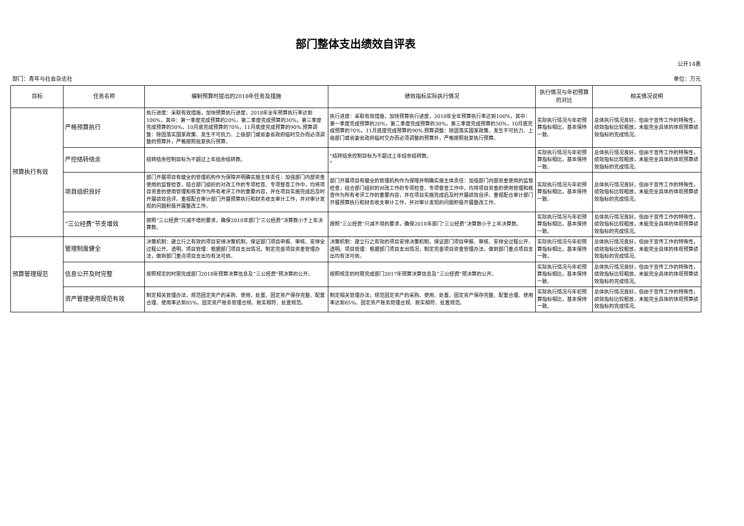部门整体支出绩效自评表
公开14表
部门：青年与社会杂志社 单位：万元
| 目标 | 任务名称 | 编制预算时提出的2018年任务及措施 | 绩效指标实际执行情况 | 执行情况与年初预算的对比 | 相关情况说明 |
| --- | --- | --- | --- | --- | --- |
| 预算执行有效 | 严格预算执行 | 执行进度：采取有效措施，加快预算执行进度，2018年全年预算执行率达到100%，其中：第一季度完成预算的20%，第二季度完成预算的30%，第三季度完成预算的50%，10月底完成预算的70%，11月底度完成预算的90%.预算调整：除因落实国家政策、发生不可抗力、上级部门或省委省政府临时交办而必须调整的预算外，严格按照批复执行预算。 | 执行进度：采取有效措施，加快预算执行进度，2018年全年预算执行率达到100%，其中：第一季度完成预算的20%，第二季度完成预算的30%，第三季度完成预算的50%，10月底完成预算的70%，11月底度完成预算的90%.预算调整：除因落实国家政策、发生不可抗力、上级部门或省委省政府临时交办而必须调整的预算外，严格按照批复执行预算。 | 实际执行情况与年初预算指标相比，基本保持一致。 | 总体执行情况良好，但由于宣传工作的特殊性，绩效指标比较粗放，未能完全具体的体现预算绩效指标的完成情况。 |
| | 严控结转结余 | 结转结余控制目标为不超过上年结余结转数。 | "结转结余控制目标为不超过上年结余结转数。 " | 实际执行情况与年初预算指标相比，基本保持一致。 | 总体执行情况良好，但由于宣传工作的特殊性，绩效指标比较粗放，未能完全具体的体现预算绩效指标的完成情况。 |
| | 项目组织良好 | 部门开展项目有健全的管理机构作为保障并明确实施主体责任：加强部门内部资金使用的监督检查，结合部门组织的对改工作的专项检查、专项督查工作中，均将项目资金的使用管理和核查作为所有考评工作的重要内容，并在项目实施完成后及时开展绩效自评。重视配合审计部门开展预算执行和财务收支审计工作，并对审计发现的问题积极开展整改工作。 | 部门开展项目有健全的管理机构作为保障并明确实施主体责任：加强部门内部资金使用的监督检查，结合部门组织的对改工作的专项检查、专项督查工作中，均将项目资金的使用管理和核查作为所有考评工作的重要内容，并在项目实施完成后及时开展绩效自评。重视配合审计部门开展预算执行和财务收支审计工作，并对审计发现的问题积极开展整改工作。 | 实际执行情况与年初预算指标相比，基本保持一致。 | 总体执行情况良好，但由于宣传工作的特殊性，绩效指标比较粗放，未能完全具体的体现预算绩效指标的完成情况。 |
| | “三公经费”节支增效 | 按照“三公经费”只减不增的要求，确保2018年部门“三公经费”决算数小于上年决算数。 | 按照“三公经费”只减不增的要求，确保2018年部门“三公经费”决算数小于上年决算数。 | 实际执行情况与年初预算指标相比，基本保持一致。 | 总体执行情况良好，但由于宣传工作的特殊性，绩效指标比较粗放，未能完全具体的体现预算绩效指标的完成情况。 |
| 预算管理规范 | 管理制度健全 | 决策机制：建立行之有效的项目安排决策机制，保证部门项目申报、审核、安排全过程公开、透明。项目管理：根据部门项目支出情况，制定完善项目资金管理办法，做到部门重点项目支出均有法可依。 | 决策机制：建立行之有效的项目安排决策机制，保证部门项目申报、审核、安排全过程公开、透明。项目管理：根据部门项目支出情况，制定完善项目资金管理办法，做到部门重点项目支出均有法可依。 | 实际执行情况与年初预算指标相比，基本保持一致。 | 总体执行情况良好，但由于宣传工作的特殊性，绩效指标比较粗放，未能完全具体的体现预算绩效指标的完成情况。 |
| | 信息公开及时完整 | 按照规定的时限完成部门2018年预算决算信息及“三公经费”预决算的公开。 | 按照规定的时限完成部门2017年预算决算信息及“三公经费”预决算的公开。 | 实际执行情况与年初预算指标相比，基本保持一致。 | 总体执行情况良好，但由于宣传工作的特殊性，绩效指标比较粗放，未能完全具体的体现预算绩效指标的完成情况。 |
| | 资产管理使用规范有效 | 制定相关管理办法，规范固定资产的采购、使用、处置。固定资产保存完整、配置合理、使用率达到85%。固定资产账务管理合规、账实相符、处置规范。 | 制定相关管理办法，规范固定资产的采购、使用、处置。固定资产保存完整、配置合理、使用率达到85%。固定资产账务管理合规、账实相符、处置规范。 | 实际执行情况与年初预算指标相比，基本保持一致。 | 总体执行情况良好，但由于宣传工作的特殊性，绩效指标比较粗放，未能完全具体的体现预算绩效指标的完成情况。 |